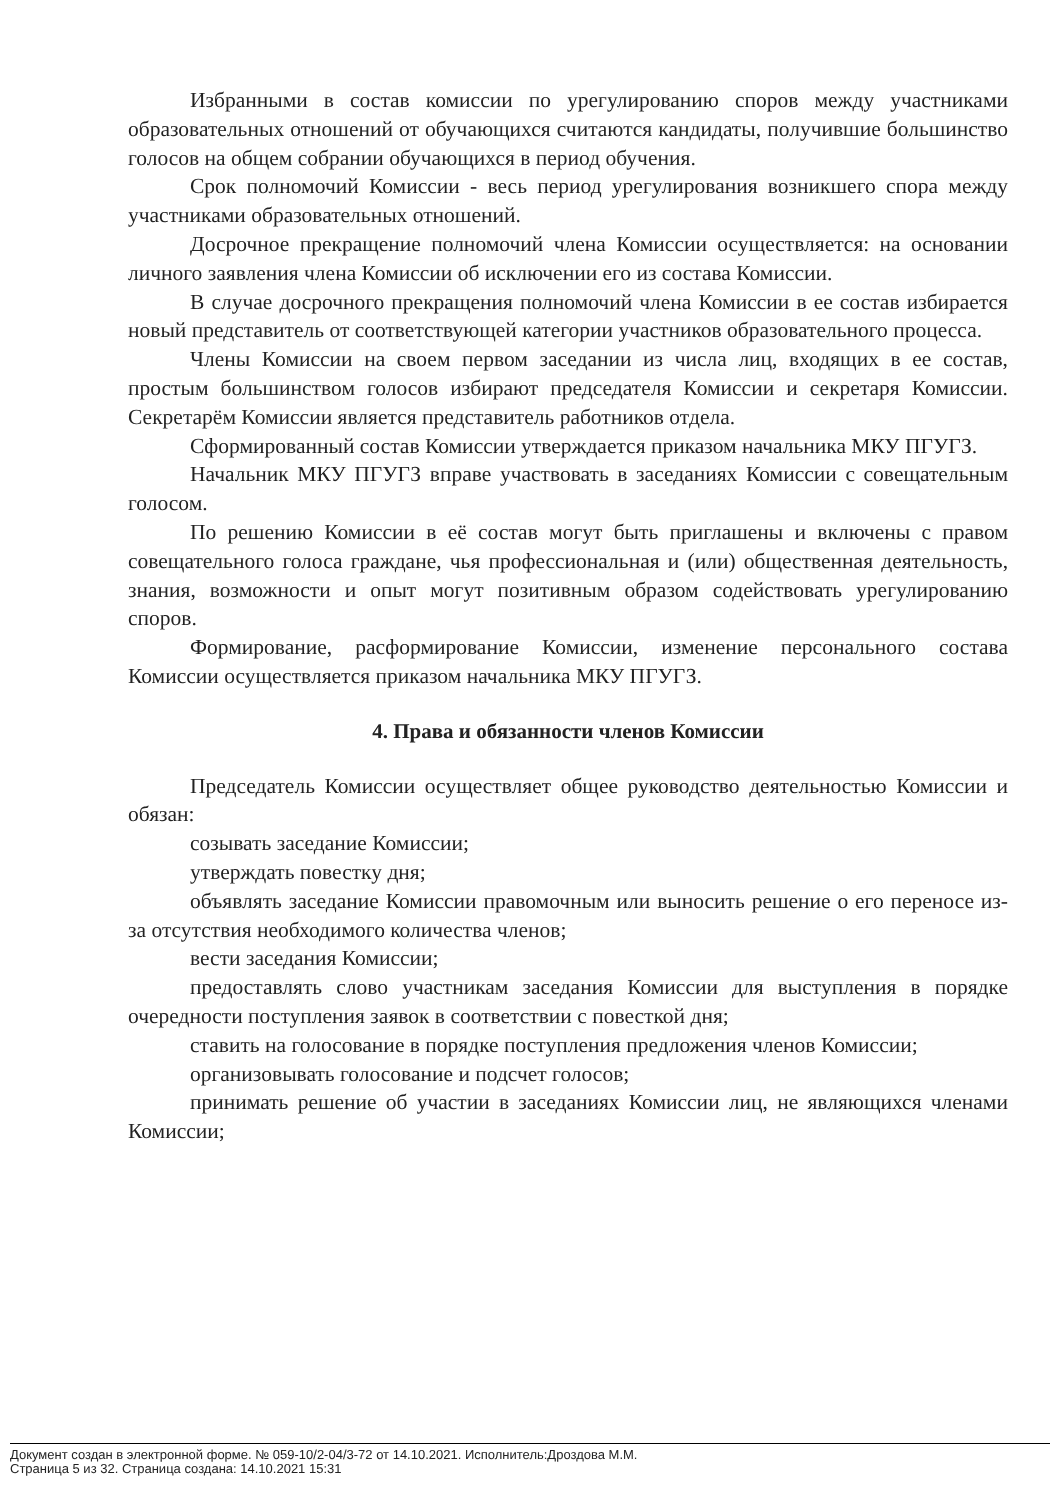Избранными в состав комиссии по урегулированию споров между участниками образовательных отношений от обучающихся считаются кандидаты, получившие большинство голосов на общем собрании обучающихся в период обучения.
Срок полномочий Комиссии - весь период урегулирования возникшего спора между участниками образовательных отношений.
Досрочное прекращение полномочий члена Комиссии осуществляется: на основании личного заявления члена Комиссии об исключении его из состава Комиссии.
В случае досрочного прекращения полномочий члена Комиссии в ее состав избирается новый представитель от соответствующей категории участников образовательного процесса.
Члены Комиссии на своем первом заседании из числа лиц, входящих в ее состав, простым большинством голосов избирают председателя Комиссии и секретаря Комиссии. Секретарём Комиссии является представитель работников отдела.
Сформированный состав Комиссии утверждается приказом начальника МКУ ПГУГЗ.
Начальник МКУ ПГУГЗ вправе участвовать в заседаниях Комиссии с совещательным голосом.
По решению Комиссии в её состав могут быть приглашены и включены с правом совещательного голоса граждане, чья профессиональная и (или) общественная деятельность, знания, возможности и опыт могут позитивным образом содействовать урегулированию споров.
Формирование, расформирование Комиссии, изменение персонального состава Комиссии осуществляется приказом начальника МКУ ПГУГЗ.
4. Права и обязанности членов Комиссии
Председатель Комиссии осуществляет общее руководство деятельностью Комиссии и обязан:
созывать заседание Комиссии;
утверждать повестку дня;
объявлять заседание Комиссии правомочным или выносить решение о его переносе из-за отсутствия необходимого количества членов;
вести заседания Комиссии;
предоставлять слово участникам заседания Комиссии для выступления в порядке очередности поступления заявок в соответствии с повесткой дня;
ставить на голосование в порядке поступления предложения членов Комиссии;
организовывать голосование и подсчет голосов;
принимать решение об участии в заседаниях Комиссии лиц, не являющихся членами Комиссии;
Документ создан в электронной форме. № 059-10/2-04/3-72 от 14.10.2021. Исполнитель:Дроздова М.М.
Страница 5 из 32. Страница создана: 14.10.2021 15:31